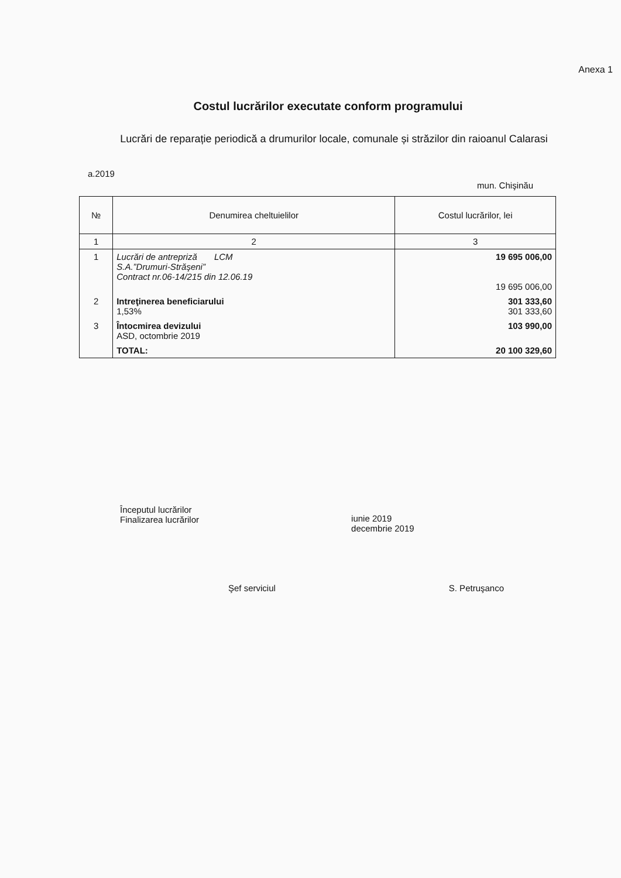Anexa 1
Costul lucrărilor executate conform programului
Lucrări de reparație periodică a drumurilor locale, comunale și străzilor din raioanul Calarasi
a.2019 mun. Chişinău
| № | Denumirea cheltuielilor | Costul lucrărilor, lei |
| --- | --- | --- |
| 1 | 2 | 3 |
| 1 | Lucrări de antrepriză LCM S.A.”Drumuri-Străşeni” Contract nr.06-14/215 din 12.06.19 | 19 695 006,00 19 695 006,00 |
| 2 | Intreţinerea beneficiarului 1,53% | 301 333,60 301 333,60 |
| 3 | Întocmirea devizului ASD, octombrie 2019 | 103 990,00 |
| | TOTAL: | 20 100 329,60 |
Începutul lucrărilor
Finalizarea lucrărilor
iunie 2019
decembrie 2019
Şef serviciul S. Petruşanco